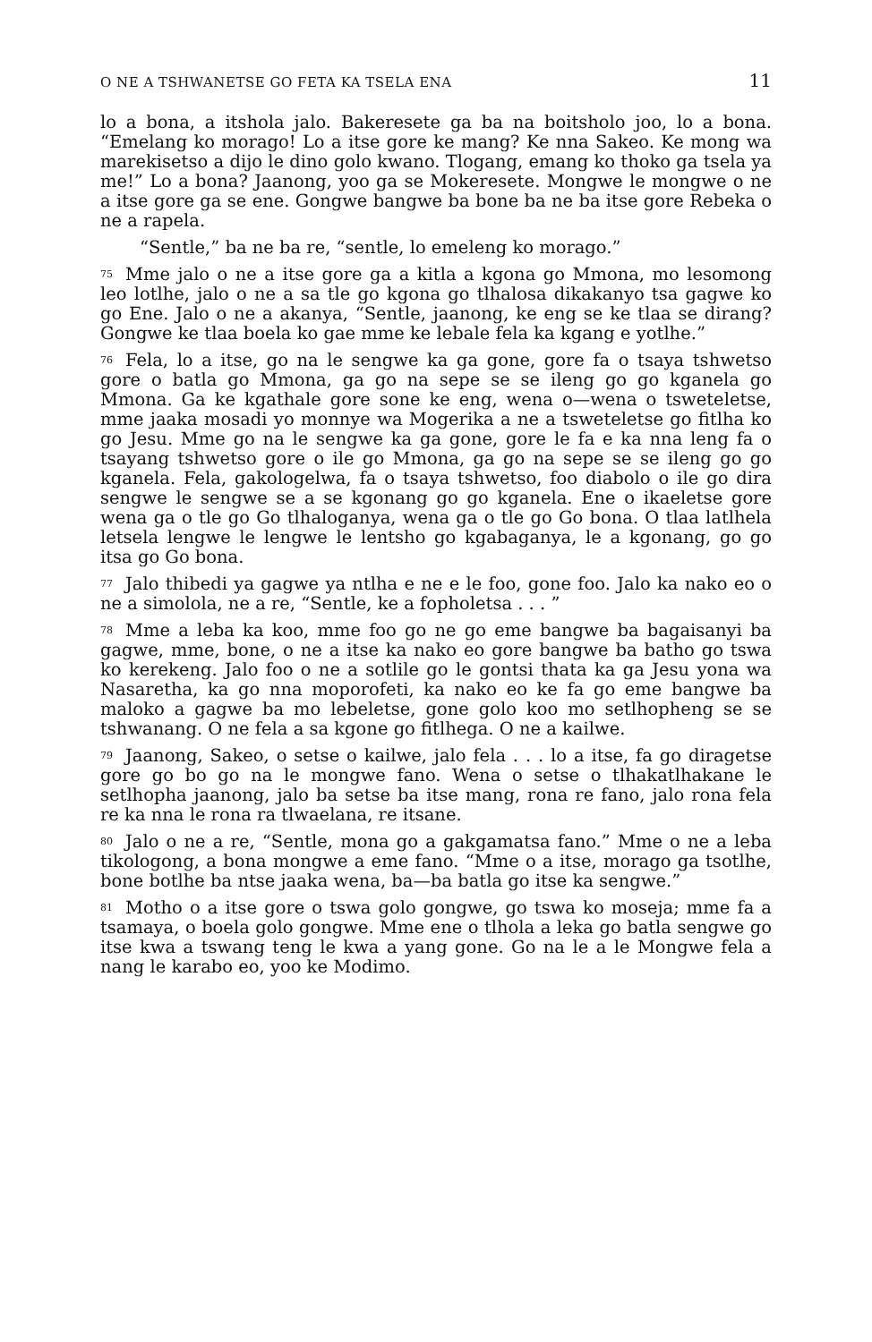O NE A TSHWANETSE GO FETA KA TSELA ENA 11
lo a bona, a itshola jalo. Bakeresete ga ba na boitsholo joo, lo a bona. “Emelang ko morago! Lo a itse gore ke mang? Ke nna Sakeo. Ke mong wa marekisetso a dijo le dino golo kwano. Tlogang, emang ko thoko ga tsela ya me!” Lo a bona? Jaanong, yoo ga se Mokeresete. Mongwe le mongwe o ne a itse gore ga se ene. Gongwe bangwe ba bone ba ne ba itse gore Rebeka o ne a rapela.
“Sentle,” ba ne ba re, “sentle, lo emeleng ko morago.”
<sup>75</sup> Mme jalo o ne a itse gore ga a kitla a kgona go Mmona, mo lesomong leo lotlhe, jalo o ne a sa tle go kgona go tlhalosa dikakanyo tsa gagwe ko go Ene. Jalo o ne a akanya, “Sentle, jaanong, ke eng se ke tlaa se dirang? Gongwe ke tlaa boela ko gae mme ke lebale fela ka kgang e yotlhe.”
<sup>76</sup> Fela, lo a itse, go na le sengwe ka ga gone, gore fa o tsaya tshwetso gore o batla go Mmona, ga go na sepe se se ileng go go kganela go Mmona. Ga ke kgathale gore sone ke eng, wena o—wena o tsweteletse, mme jaaka mosadi yo monnye wa Mogerika a ne a tsweteletse go fitlha ko go Jesu. Mme go na le sengwe ka ga gone, gore le fa e ka nna leng fa o tsayang tshwetso gore o ile go Mmona, ga go na sepe se se ileng go go kganela. Fela, gakologelwa, fa o tsaya tshwetso, foo diabolo o ile go dira sengwe le sengwe se a se kgonang go go kganela. Ene o ikaeletse gore wena ga o tle go Go tlhaloganya, wena ga o tle go Go bona. O tlaa latlhela letsela lengwe le lengwe le lentsho go kgabaganya, le a kgonang, go go itsa go Go bona.
<sup>77</sup> Jalo thibedi ya gagwe ya ntlha e ne e le foo, gone foo. Jalo ka nako eo o ne a simolola, ne a re, “Sentle, ke a fopholetsa . . . ”
<sup>78</sup> Mme a leba ka koo, mme foo go ne go eme bangwe ba bagaisanyi ba gagwe, mme, bone, o ne a itse ka nako eo gore bangwe ba batho go tswa ko kerekeng. Jalo foo o ne a sotlile go le gontsi thata ka ga Jesu yona wa Nasaretha, ka go nna moporofeti, ka nako eo ke fa go eme bangwe ba maloko a gagwe ba mo lebeletse, gone golo koo mo setlhopheng se se tshwanang. O ne fela a sa kgone go fitlhega. O ne a kailwe.
<sup>79</sup> Jaanong, Sakeo, o setse o kailwe, jalo fela . . . lo a itse, fa go diragetse gore go bo go na le mongwe fano. Wena o setse o tlhakatlhakane le setlhopha jaanong, jalo ba setse ba itse mang, rona re fano, jalo rona fela re ka nna le rona ra tlwaelana, re itsane.
<sup>80</sup> Jalo o ne a re, “Sentle, mona go a gakgamatsa fano.” Mme o ne a leba tikologong, a bona mongwe a eme fano. “Mme o a itse, morago ga tsotlhe, bone botlhe ba ntse jaaka wena, ba—ba batla go itse ka sengwe.”
<sup>81</sup> Motho o a itse gore o tswa golo gongwe, go tswa ko moseja; mme fa a tsamaya, o boela golo gongwe. Mme ene o tlhola a leka go batla sengwe go itse kwa a tswang teng le kwa a yang gone. Go na le a le Mongwe fela a nang le karabo eo, yoo ke Modimo.